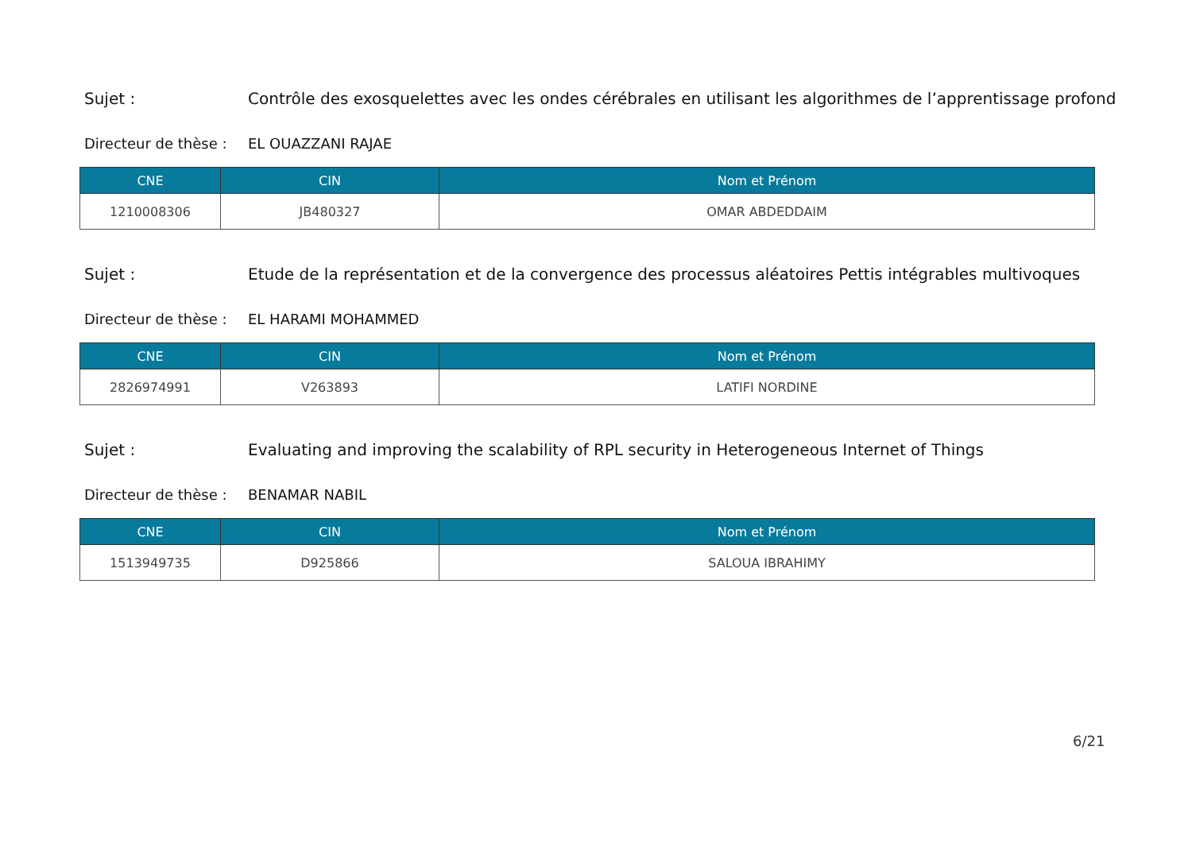Sujet : Contrôle des exosquelettes avec les ondes cérébrales en utilisant les algorithmes de l’apprentissage profond
Directeur de thèse : EL OUAZZANI RAJAE
| CNE | CIN | Nom et Prénom |
| --- | --- | --- |
| 1210008306 | JB480327 | OMAR ABDEDDAIM |
Sujet : Etude de la représentation et de la convergence des processus aléatoires Pettis intégrables multivoques
Directeur de thèse : EL HARAMI MOHAMMED
| CNE | CIN | Nom et Prénom |
| --- | --- | --- |
| 2826974991 | V263893 | LATIFI NORDINE |
Sujet : Evaluating and improving the scalability of RPL security in Heterogeneous Internet of Things
Directeur de thèse : BENAMAR NABIL
| CNE | CIN | Nom et Prénom |
| --- | --- | --- |
| 1513949735 | D925866 | SALOUA IBRAHIMY |
6/21